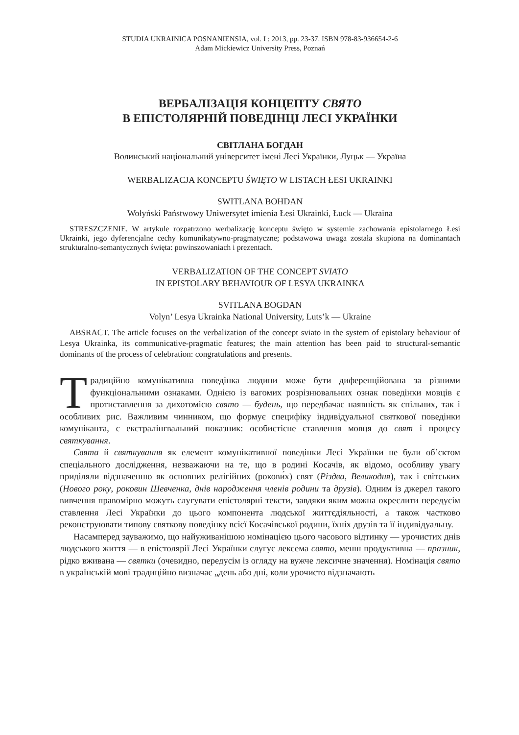STUDIA UKRAINICA POSNANIENSIA, vol. I : 2013, pp. 23-37. ISBN 978-83-936654-2-6
Adam Mickiewicz University Press, Poznań
ВЕРБАЛІЗАЦІЯ КОНЦЕПТУ СВЯТО
В ЕПІСТОЛЯРНІЙ ПОВЕДІНЦІ ЛЕСІ УКРАЇНКИ
СВІТЛАНА БОГДАН
Волинський національний університет імені Лесі Українки, Луцьк — Україна
WERBALIZACJA KONCEPTU ŚWIĘTO W LISTACH ŁESI UKRAINKI
SWITLANA BOHDAN
Wołyński Państwowy Uniwersytet imienia Łesi Ukrainki, Łuck — Ukraina
STRESZCZENIE. W artykule rozpatrzono werbalizację konceptu święto w systemie zachowania epistolarnego Łesi Ukrainki, jego dyferencjalne cechy komunikatywno-pragmatyczne; podstawowa uwaga została skupiona na dominantach strukturalno-semantycznych święta: powinszowaniach i prezentach.
VERBALIZATION OF THE CONCEPT SVIATO
IN EPISTOLARY BEHAVIOUR OF LESYA UKRAINKA
SVITLANA BOGDAN
Volyn’ Lesya Ukrainka National University, Luts’k — Ukraine
ABSRACT. The article focuses on the verbalization of the concept sviato in the system of epistolary behaviour of Lesya Ukrainka, its communicative-pragmatic features; the main attention has been paid to structural-semantic dominants of the process of celebration: congratulations and presents.
Традиційно комунікативна поведінка людини може бути диференційована за різними функціональними ознаками. Однією із вагомих розрізнювальних ознак поведінки мовців є протиставлення за дихотомією свято — будень, що передбачає наявність як спільних, так і особливих рис. Важливим чинником, що формує специфіку індивідуальної святкової поведінки комуніканта, є екстралінгвальний показник: особистісне ставлення мовця до свят і процесу святкування.
Свята й святкування як елемент комунікативної поведінки Лесі Українки не були об’єктом спеціального дослідження, незважаючи на те, що в родині Косачів, як відомо, особливу увагу приділяли відзначенню як основних релігійних (рокови́х) свят (Різдва, Великодня), так і світських (Нового року, роковин Шевченка, днів народження членів родини та друзів). Одним із джерел такого вивчення правомірно можуть слугувати епістолярні тексти, завдяки яким можна окреслити передусім ставлення Лесі Українки до цього компонента людської життєдіяльності, а також частково реконструювати типову святкову поведінку всієї Косачівської родини, їхніх друзів та її індивідуальну.
Насамперед зауважимо, що найуживанішою номінацією цього часового відтинку — урочистих днів людського життя — в епістолярії Лесі Українки слугує лексема свято, менш продуктивна — празник, рідко вживана — святки (очевидно, передусім із огляду на вужче лексичне значення). Номінація свято в українській мові традиційно визначає „день або дні, коли урочисто відзначають